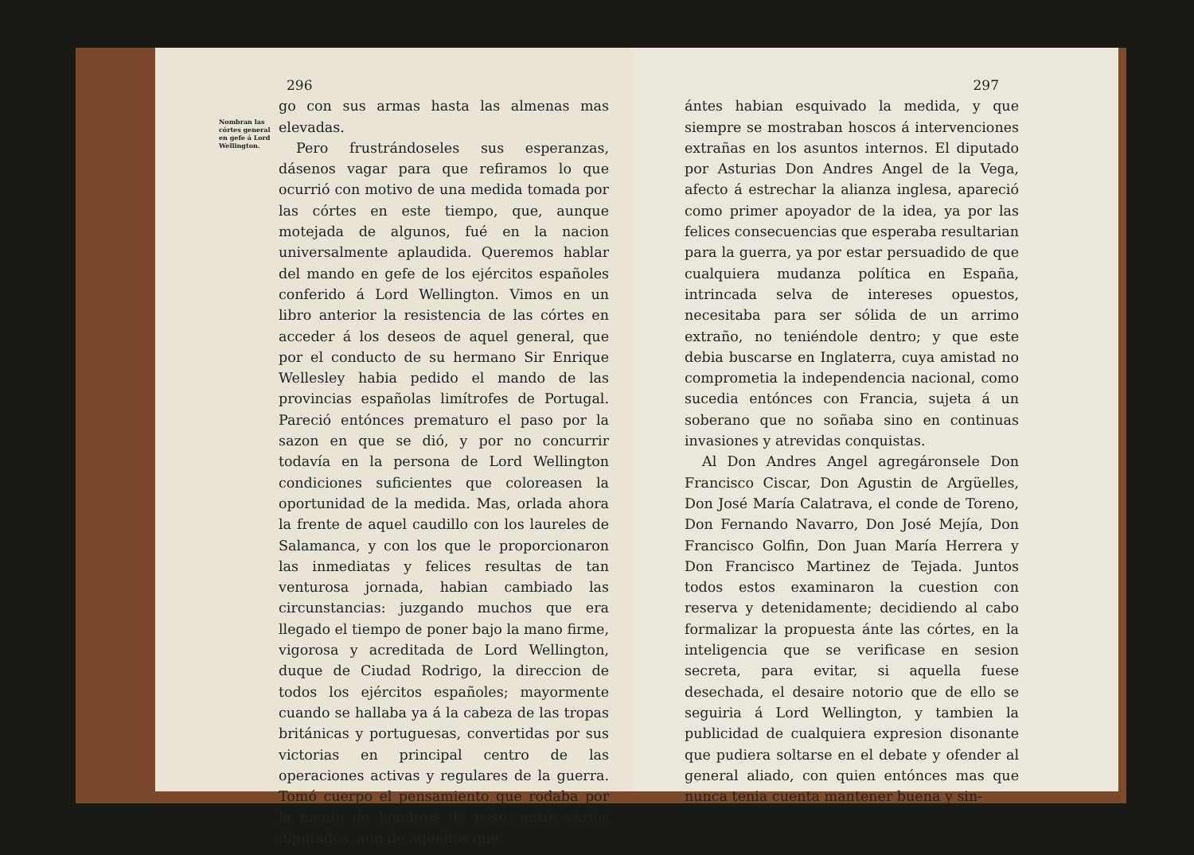296
Nombran las córtes general en gefe á Lord Wellington.
go con sus armas hasta las almenas mas elevadas.
Pero frustrándoseles sus esperanzas, dásenos vagar para que refiramos lo que ocurrió con motivo de una medida tomada por las córtes en este tiempo, que, aunque motejada de algunos, fué en la nacion universalmente aplaudida. Queremos hablar del mando en gefe de los ejércitos españoles conferido á Lord Wellington. Vimos en un libro anterior la resistencia de las córtes en acceder á los deseos de aquel general, que por el conducto de su hermano Sir Enrique Wellesley habia pedido el mando de las provincias españolas limítrofes de Portugal. Pareció entónces prematuro el paso por la sazon en que se dió, y por no concurrir todavía en la persona de Lord Wellington condiciones suficientes que coloreasen la oportunidad de la medida. Mas, orlada ahora la frente de aquel caudillo con los laureles de Salamanca, y con los que le proporcionaron las inmediatas y felices resultas de tan venturosa jornada, habian cambiado las circunstancias: juzgando muchos que era llegado el tiempo de poner bajo la mano firme, vigorosa y acreditada de Lord Wellington, duque de Ciudad Rodrigo, la direccion de todos los ejércitos españoles; mayormente cuando se hallaba ya á la cabeza de las tropas británicas y portuguesas, convertidas por sus victorias en principal centro de las operaciones activas y regulares de la guerra. Tomó cuerpo el pensamiento que rodaba por la mente de hombres de peso, entre varios diputados, aun de aquellos que
297
ántes habian esquivado la medida, y que siempre se mostraban hoscos á intervenciones extrañas en los asuntos internos. El diputado por Asturias Don Andres Angel de la Vega, afecto á estrechar la alianza inglesa, apareció como primer apoyador de la idea, ya por las felices consecuencias que esperaba resultarian para la guerra, ya por estar persuadido de que cualquiera mudanza política en España, intrincada selva de intereses opuestos, necesitaba para ser sólida de un arrimo extraño, no teniéndole dentro; y que este debia buscarse en Inglaterra, cuya amistad no comprometia la independencia nacional, como sucedia entónces con Francia, sujeta á un soberano que no soñaba sino en continuas invasiones y atrevidas conquistas.
Al Don Andres Angel agregáronsele Don Francisco Ciscar, Don Agustin de Argüelles, Don José María Calatrava, el conde de Toreno, Don Fernando Navarro, Don José Mejía, Don Francisco Golfin, Don Juan María Herrera y Don Francisco Martinez de Tejada. Juntos todos estos examinaron la cuestion con reserva y detenidamente; decidiendo al cabo formalizar la propuesta ánte las córtes, en la inteligencia que se verificase en sesion secreta, para evitar, si aquella fuese desechada, el desaire notorio que de ello se seguiria á Lord Wellington, y tambien la publicidad de cualquiera expresion disonante que pudiera soltarse en el debate y ofender al general aliado, con quien entónces mas que nunca tenia cuenta mantener buena y sin-